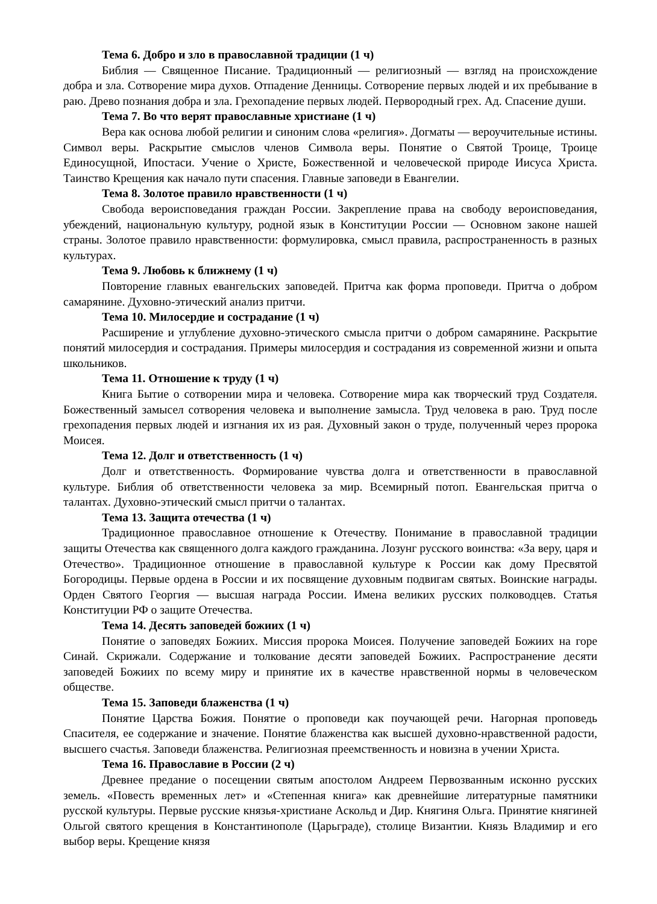Тема 6. Добро и зло в православной традиции (1 ч)
Библия — Священное Писание. Традиционный — религиозный — взгляд на происхождение добра и зла. Сотворение мира духов. Отпадение Денницы. Сотворение первых людей и их пребывание в раю. Древо познания добра и зла. Грехопадение первых людей. Первородный грех. Ад. Спасение души.
Тема 7. Во что верят православные христиане (1 ч)
Вера как основа любой религии и синоним слова «религия». Догматы — вероучительные истины. Символ веры. Раскрытие смыслов членов Символа веры. Понятие о Святой Троице, Троице Единосущной, Ипостаси. Учение о Христе, Божественной и человеческой природе Иисуса Христа. Таинство Крещения как начало пути спасения. Главные заповеди в Евангелии.
Тема 8. Золотое правило нравственности (1 ч)
Свобода вероисповедания граждан России. Закрепление права на свободу вероисповедания, убеждений, национальную культуру, родной язык в Конституции России — Основном законе нашей страны. Золотое правило нравственности: формулировка, смысл правила, распространенность в разных культурах.
Тема 9. Любовь к ближнему (1 ч)
Повторение главных евангельских заповедей. Притча как форма проповеди. Притча о добром самарянине. Духовно-этический анализ притчи.
Тема 10. Милосердие и сострадание (1 ч)
Расширение и углубление духовно-этического смысла притчи о добром самарянине. Раскрытие понятий милосердия и сострадания. Примеры милосердия и сострадания из современной жизни и опыта школьников.
Тема 11. Отношение к труду (1 ч)
Книга Бытие о сотворении мира и человека. Сотворение мира как творческий труд Создателя. Божественный замысел сотворения человека и выполнение замысла. Труд человека в раю. Труд после грехопадения первых людей и изгнания их из рая. Духовный закон о труде, полученный через пророка Моисея.
Тема 12. Долг и ответственность (1 ч)
Долг и ответственность. Формирование чувства долга и ответственности в православной культуре. Библия об ответственности человека за мир. Всемирный потоп. Евангельская притча о талантах. Духовно-этический смысл притчи о талантах.
Тема 13. Защита отечества (1 ч)
Традиционное православное отношение к Отечеству. Понимание в православной традиции защиты Отечества как священного долга каждого гражданина. Лозунг русского воинства: «За веру, царя и Отечество». Традиционное отношение в православной культуре к России как дому Пресвятой Богородицы. Первые ордена в России и их посвящение духовным подвигам святых. Воинские награды. Орден Святого Георгия — высшая награда России. Имена великих русских полководцев. Статья Конституции РФ о защите Отечества.
Тема 14. Десять заповедей божиих (1 ч)
Понятие о заповедях Божиих. Миссия пророка Моисея. Получение заповедей Божиих на горе Синай. Скрижали. Содержание и толкование десяти заповедей Божиих. Распространение десяти заповедей Божиих по всему миру и принятие их в качестве нравственной нормы в человеческом обществе.
Тема 15. Заповеди блаженства (1 ч)
Понятие Царства Божия. Понятие о проповеди как поучающей речи. Нагорная проповедь Спасителя, ее содержание и значение. Понятие блаженства как высшей духовно-нравственной радости, высшего счастья. Заповеди блаженства. Религиозная преемственность и новизна в учении Христа.
Тема 16. Православие в России (2 ч)
Древнее предание о посещении святым апостолом Андреем Первозванным исконно русских земель. «Повесть временных лет» и «Степенная книга» как древнейшие литературные памятники русской культуры. Первые русские князья-христиане Аскольд и Дир. Княгиня Ольга. Принятие княгиней Ольгой святого крещения в Константинополе (Царьграде), столице Византии. Князь Владимир и его выбор веры. Крещение князя